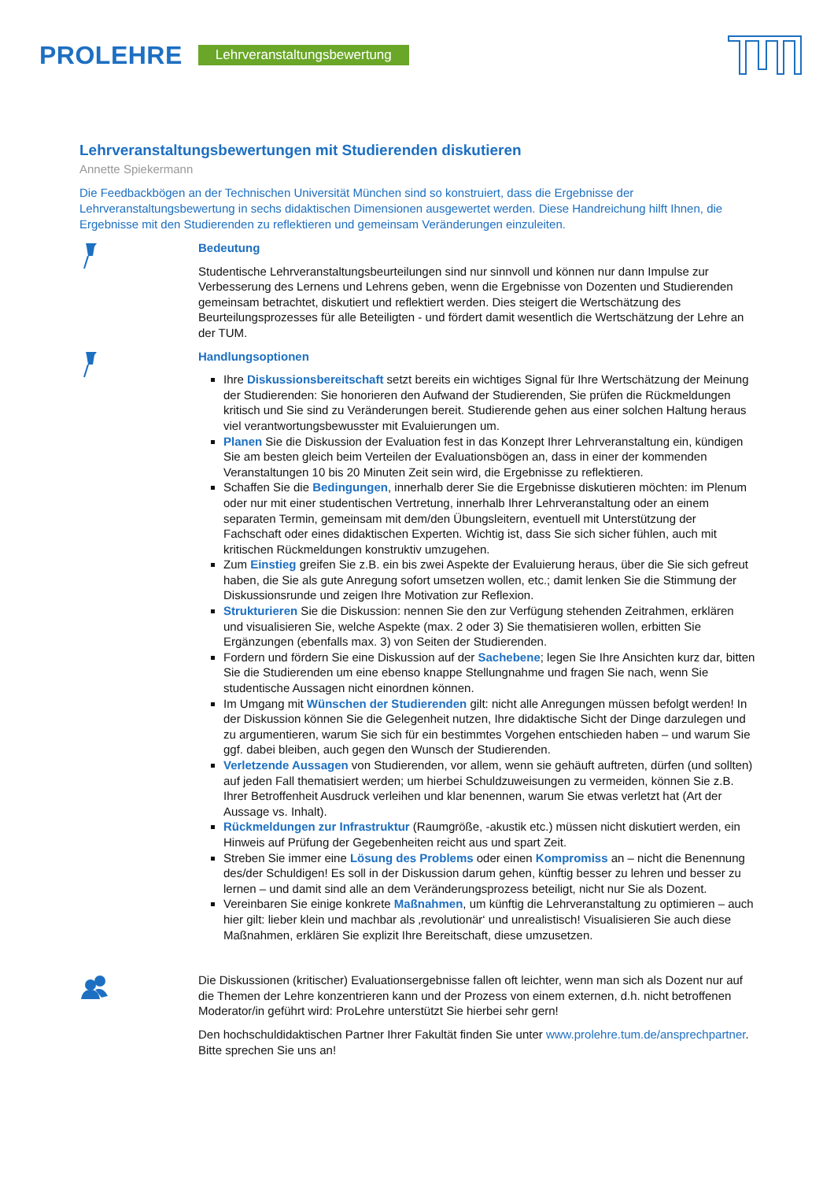PROLEHRE Lehrveranstaltungsbewertung
Lehrveranstaltungsbewertungen mit Studierenden diskutieren
Annette Spiekermann
Die Feedbackbögen an der Technischen Universität München sind so konstruiert, dass die Ergebnisse der Lehrveranstaltungsbewertung in sechs didaktischen Dimensionen ausgewertet werden. Diese Handreichung hilft Ihnen, die Ergebnisse mit den Studierenden zu reflektieren und gemeinsam Veränderungen einzuleiten.
Bedeutung
Studentische Lehrveranstaltungsbeurteilungen sind nur sinnvoll und können nur dann Impulse zur Verbesserung des Lernens und Lehrens geben, wenn die Ergebnisse von Dozenten und Studierenden gemeinsam betrachtet, diskutiert und reflektiert werden. Dies steigert die Wertschätzung des Beurteilungsprozesses für alle Beteiligten - und fördert damit wesentlich die Wertschätzung der Lehre an der TUM.
Handlungsoptionen
Ihre Diskussionsbereitschaft setzt bereits ein wichtiges Signal für Ihre Wertschätzung der Meinung der Studierenden: Sie honorieren den Aufwand der Studierenden, Sie prüfen die Rückmeldungen kritisch und Sie sind zu Veränderungen bereit. Studierende gehen aus einer solchen Haltung heraus viel verantwortungsbewusster mit Evaluierungen um.
Planen Sie die Diskussion der Evaluation fest in das Konzept Ihrer Lehrveranstaltung ein, kündigen Sie am besten gleich beim Verteilen der Evaluationsbögen an, dass in einer der kommenden Veranstaltungen 10 bis 20 Minuten Zeit sein wird, die Ergebnisse zu reflektieren.
Schaffen Sie die Bedingungen, innerhalb derer Sie die Ergebnisse diskutieren möchten: im Plenum oder nur mit einer studentischen Vertretung, innerhalb Ihrer Lehrveranstaltung oder an einem separaten Termin, gemeinsam mit dem/den Übungsleitern, eventuell mit Unterstützung der Fachschaft oder eines didaktischen Experten. Wichtig ist, dass Sie sich sicher fühlen, auch mit kritischen Rückmeldungen konstruktiv umzugehen.
Zum Einstieg greifen Sie z.B. ein bis zwei Aspekte der Evaluierung heraus, über die Sie sich gefreut haben, die Sie als gute Anregung sofort umsetzen wollen, etc.; damit lenken Sie die Stimmung der Diskussionsrunde und zeigen Ihre Motivation zur Reflexion.
Strukturieren Sie die Diskussion: nennen Sie den zur Verfügung stehenden Zeitrahmen, erklären und visualisieren Sie, welche Aspekte (max. 2 oder 3) Sie thematisieren wollen, erbitten Sie Ergänzungen (ebenfalls max. 3) von Seiten der Studierenden.
Fordern und fördern Sie eine Diskussion auf der Sachebene; legen Sie Ihre Ansichten kurz dar, bitten Sie die Studierenden um eine ebenso knappe Stellungnahme und fragen Sie nach, wenn Sie studentische Aussagen nicht einordnen können.
Im Umgang mit Wünschen der Studierenden gilt: nicht alle Anregungen müssen befolgt werden! In der Diskussion können Sie die Gelegenheit nutzen, Ihre didaktische Sicht der Dinge darzulegen und zu argumentieren, warum Sie sich für ein bestimmtes Vorgehen entschieden haben – und warum Sie ggf. dabei bleiben, auch gegen den Wunsch der Studierenden.
Verletzende Aussagen von Studierenden, vor allem, wenn sie gehäuft auftreten, dürfen (und sollten) auf jeden Fall thematisiert werden; um hierbei Schuldzuweisungen zu vermeiden, können Sie z.B. Ihrer Betroffenheit Ausdruck verleihen und klar benennen, warum Sie etwas verletzt hat (Art der Aussage vs. Inhalt).
Rückmeldungen zur Infrastruktur (Raumgröße, -akustik etc.) müssen nicht diskutiert werden, ein Hinweis auf Prüfung der Gegebenheiten reicht aus und spart Zeit.
Streben Sie immer eine Lösung des Problems oder einen Kompromiss an – nicht die Benennung des/der Schuldigen! Es soll in der Diskussion darum gehen, künftig besser zu lehren und besser zu lernen – und damit sind alle an dem Veränderungsprozess beteiligt, nicht nur Sie als Dozent.
Vereinbaren Sie einige konkrete Maßnahmen, um künftig die Lehrveranstaltung zu optimieren – auch hier gilt: lieber klein und machbar als ‚revolutionär‘ und unrealistisch! Visualisieren Sie auch diese Maßnahmen, erklären Sie explizit Ihre Bereitschaft, diese umzusetzen.
Die Diskussionen (kritischer) Evaluationsergebnisse fallen oft leichter, wenn man sich als Dozent nur auf die Themen der Lehre konzentrieren kann und der Prozess von einem externen, d.h. nicht betroffenen Moderator/in geführt wird: ProLehre unterstützt Sie hierbei sehr gern!
Den hochschuldidaktischen Partner Ihrer Fakultät finden Sie unter www.prolehre.tum.de/ansprechpartner. Bitte sprechen Sie uns an!